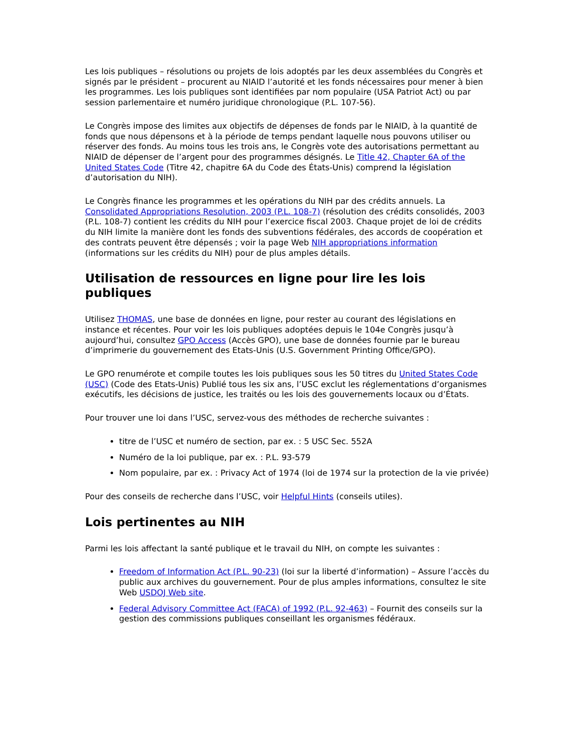Les lois publiques – résolutions ou projets de lois adoptés par les deux assemblées du Congrès et signés par le président – procurent au NIAID l’autorité et les fonds nécessaires pour mener à bien les programmes. Les lois publiques sont identifiées par nom populaire (USA Patriot Act) ou par session parlementaire et numéro juridique chronologique (P.L. 107-56).
Le Congrès impose des limites aux objectifs de dépenses de fonds par le NIAID, à la quantité de fonds que nous dépensons et à la période de temps pendant laquelle nous pouvons utiliser ou réserver des fonds. Au moins tous les trois ans, le Congrès vote des autorisations permettant au NIAID de dépenser de l’argent pour des programmes désignés. Le Title 42, Chapter 6A of the United States Code (Titre 42, chapitre 6A du Code des États-Unis) comprend la législation d’autorisation du NIH).
Le Congrès finance les programmes et les opérations du NIH par des crédits annuels. La Consolidated Appropriations Resolution, 2003 (P.L. 108-7) (résolution des crédits consolidés, 2003 (P.L. 108-7) contient les crédits du NIH pour l’exercice fiscal 2003. Chaque projet de loi de crédits du NIH limite la manière dont les fonds des subventions fédérales, des accords de coopération et des contrats peuvent être dépensés ; voir la page Web NIH appropriations information (informations sur les crédits du NIH) pour de plus amples détails.
Utilisation de ressources en ligne pour lire les lois publiques
Utilisez THOMAS, une base de données en ligne, pour rester au courant des législations en instance et récentes. Pour voir les lois publiques adoptées depuis le 104e Congrès jusqu’à aujourd’hui, consultez GPO Access (Accès GPO), une base de données fournie par le bureau d’imprimerie du gouvernement des Etats-Unis (U.S. Government Printing Office/GPO).
Le GPO renumérote et compile toutes les lois publiques sous les 50 titres du United States Code (USC) (Code des Etats-Unis) Publié tous les six ans, l’USC exclut les réglementations d’organismes exécutifs, les décisions de justice, les traités ou les lois des gouvernements locaux ou d’États.
Pour trouver une loi dans l’USC, servez-vous des méthodes de recherche suivantes :
titre de l’USC et numéro de section, par ex. : 5 USC Sec. 552A
Numéro de la loi publique, par ex. : P.L. 93-579
Nom populaire, par ex. : Privacy Act of 1974 (loi de 1974 sur la protection de la vie privée)
Pour des conseils de recherche dans l’USC, voir Helpful Hints (conseils utiles).
Lois pertinentes au NIH
Parmi les lois affectant la santé publique et le travail du NIH, on compte les suivantes :
Freedom of Information Act (P.L. 90-23) (loi sur la liberté d’information) – Assure l’accès du public aux archives du gouvernement. Pour de plus amples informations, consultez le site Web USDOJ Web site.
Federal Advisory Committee Act (FACA) of 1992 (P.L. 92-463) – Fournit des conseils sur la gestion des commissions publiques conseillant les organismes fédéraux.